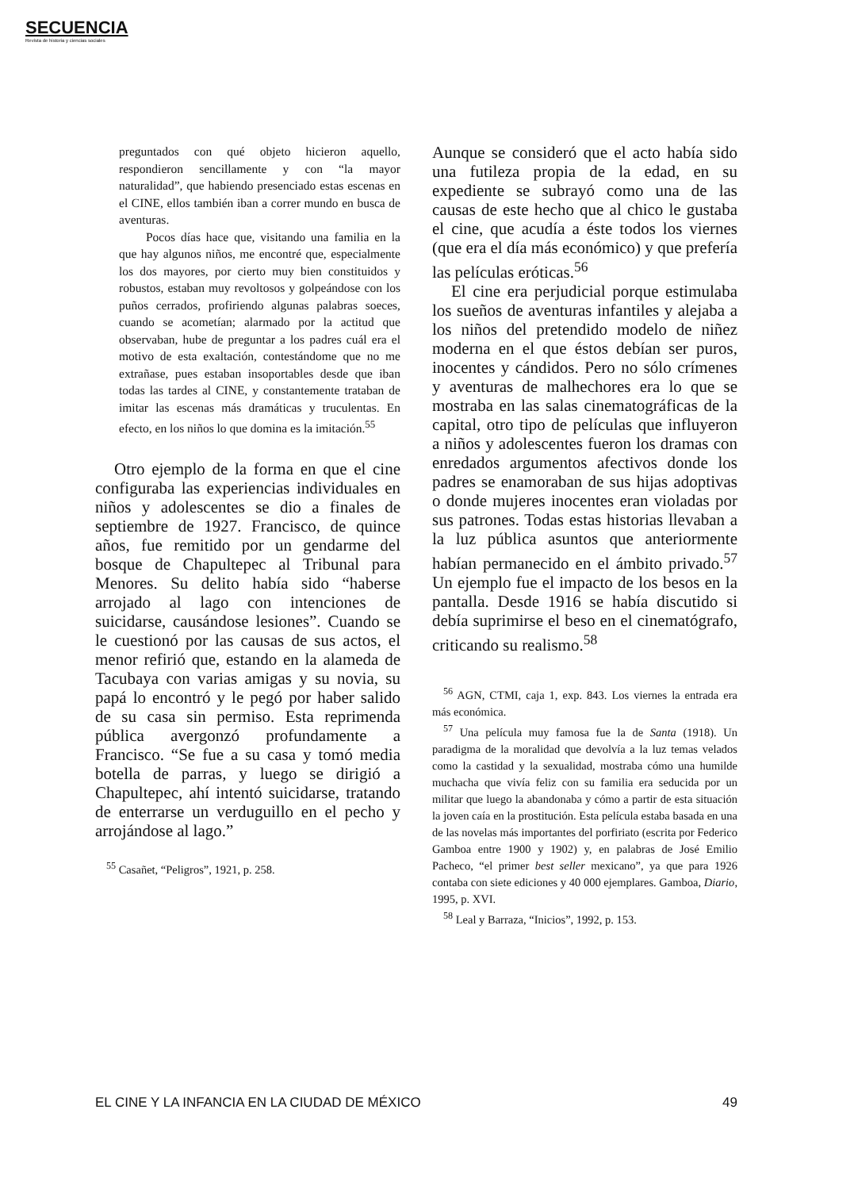SECUENCIA
Revista de historia y ciencias sociales
preguntados con qué objeto hicieron aquello, respondieron sencillamente y con “la mayor naturalidad”, que habiendo presenciado estas escenas en el CINE, ellos también iban a correr mundo en busca de aventuras.
Pocos días hace que, visitando una familia en la que hay algunos niños, me encontré que, especialmente los dos mayores, por cierto muy bien constituidos y robustos, estaban muy revoltosos y golpeándose con los puños cerrados, profiriendo algunas palabras soeces, cuando se acometían; alarmado por la actitud que observaban, hube de preguntar a los padres cuál era el motivo de esta exaltación, contestándome que no me extrañase, pues estaban insoportables desde que iban todas las tardes al CINE, y constantemente trataban de imitar las escenas más dramáticas y truculentas. En efecto, en los niños lo que domina es la imitación.<sup>55</sup>
Otro ejemplo de la forma en que el cine configuraba las experiencias individuales en niños y adolescentes se dio a finales de septiembre de 1927. Francisco, de quince años, fue remitido por un gendarme del bosque de Chapultepec al Tribunal para Menores. Su delito había sido “haberse arrojado al lago con intenciones de suicidarse, causándose lesiones”. Cuando se le cuestionó por las causas de sus actos, el menor refirió que, estando en la alameda de Tacubaya con varias amigas y su novia, su papá lo encontró y le pegó por haber salido de su casa sin permiso. Esta reprimenda pública avergonzó profundamente a Francisco. “Se fue a su casa y tomó media botella de parras, y luego se dirigió a Chapultepec, ahí intentó suicidarse, tratando de enterrarse un verduguillo en el pecho y arrojándose al lago.”
<sup>55</sup> Casañet, “Peligros”, 1921, p. 258.
Aunque se consideró que el acto había sido una futileza propia de la edad, en su expediente se subrayó como una de las causas de este hecho que al chico le gustaba el cine, que acudía a éste todos los viernes (que era el día más económico) y que prefería las películas eróticas.<sup>56</sup>
El cine era perjudicial porque estimulaba los sueños de aventuras infantiles y alejaba a los niños del pretendido modelo de niñez moderna en el que éstos debían ser puros, inocentes y cándidos. Pero no sólo crímenes y aventuras de malhechores era lo que se mostraba en las salas cinematográficas de la capital, otro tipo de películas que influyeron a niños y adolescentes fueron los dramas con enredados argumentos afectivos donde los padres se enamoraban de sus hijas adoptivas o donde mujeres inocentes eran violadas por sus patrones. Todas estas historias llevaban a la luz pública asuntos que anteriormente habían permanecido en el ámbito privado.<sup>57</sup> Un ejemplo fue el impacto de los besos en la pantalla. Desde 1916 se había discutido si debía suprimirse el beso en el cinematógrafo, criticando su realismo.<sup>58</sup>
<sup>56</sup> AGN, CTMI, caja 1, exp. 843. Los viernes la entrada era más económica.
<sup>57</sup> Una película muy famosa fue la de Santa (1918). Un paradigma de la moralidad que devolvía a la luz temas velados como la castidad y la sexualidad, mostraba cómo una humilde muchacha que vivía feliz con su familia era seducida por un militar que luego la abandonaba y cómo a partir de esta situación la joven caía en la prostitución. Esta película estaba basada en una de las novelas más importantes del porfiriato (escrita por Federico Gamboa entre 1900 y 1902) y, en palabras de José Emilio Pacheco, “el primer best seller mexicano”, ya que para 1926 contaba con siete ediciones y 40 000 ejemplares. Gamboa, Diario, 1995, p. XVI.
<sup>58</sup> Leal y Barraza, “Inicios”, 1992, p. 153.
EL CINE Y LA INFANCIA EN LA CIUDAD DE MÉXICO 49